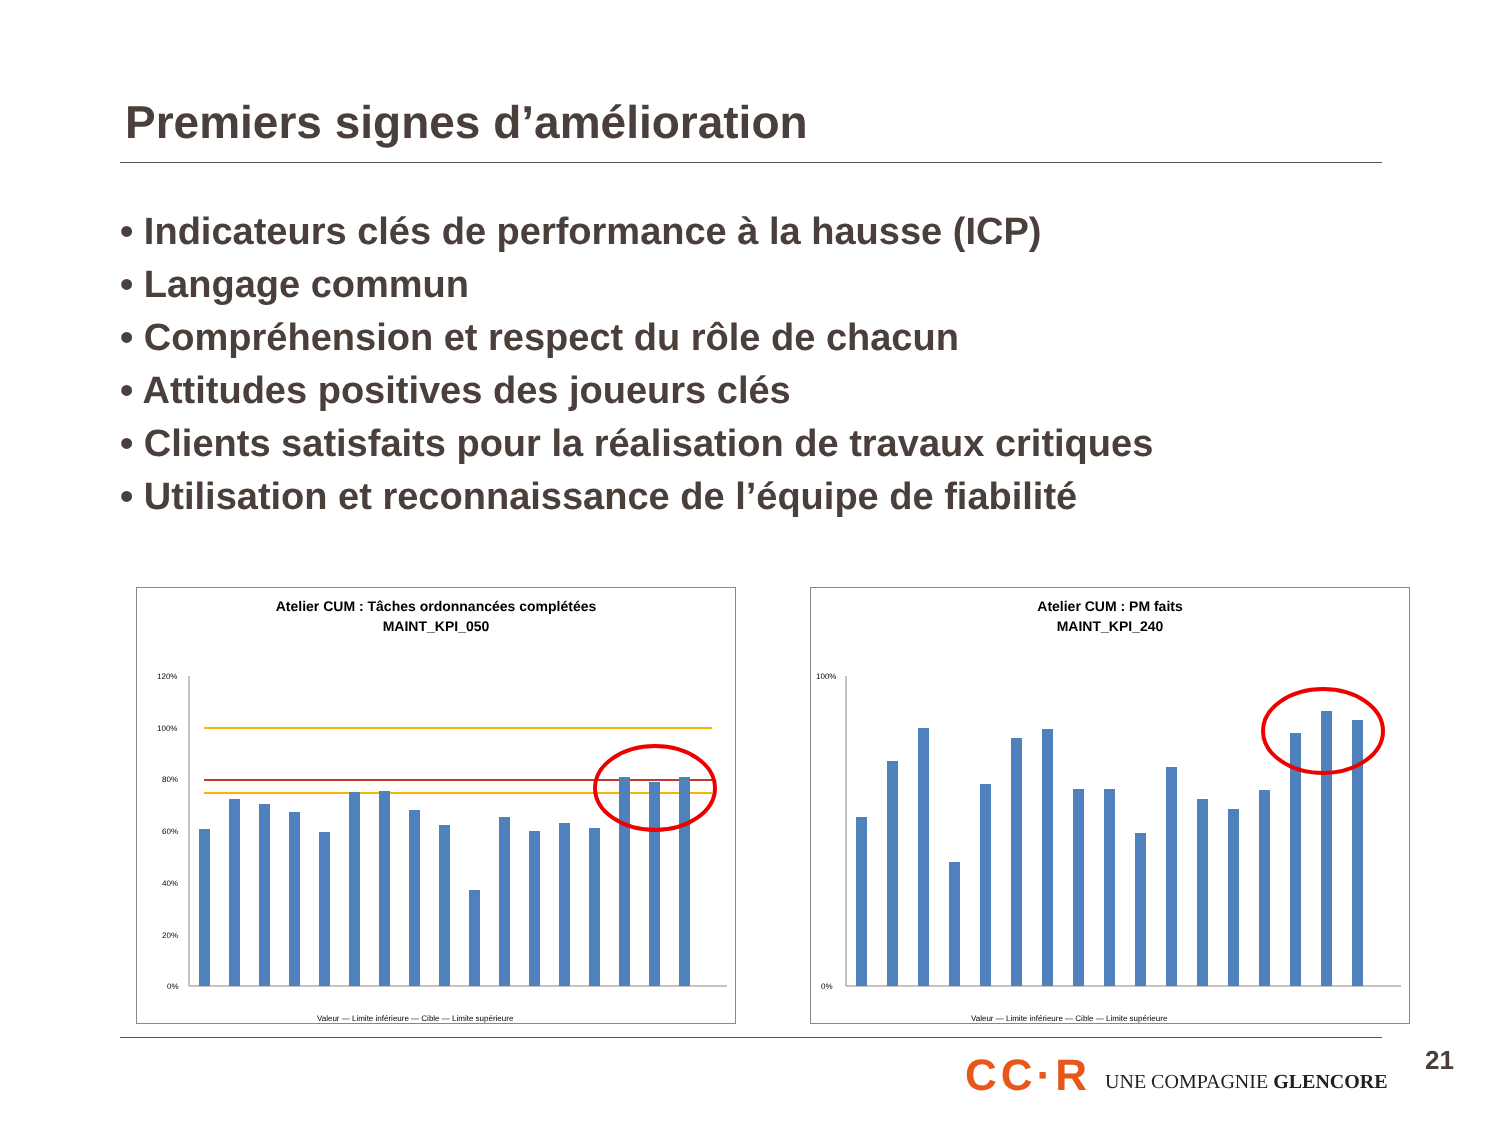Premiers signes d’amélioration
• Indicateurs clés de performance à la hausse (ICP)
• Langage commun
• Compréhension et respect du rôle de chacun
• Attitudes positives des joueurs clés
• Clients satisfaits pour la réalisation de travaux critiques
• Utilisation et reconnaissance de l’équipe de fiabilité
Atelier CUM : Tâches ordonnancées complétées
MAINT_KPI_050
120%
100%
80%
60%
40%
20%
0%
Valeur — Limite inférieure — Cible — Limite supérieure
Atelier CUM : PM faits
MAINT_KPI_240
100%
0%
Valeur — Limite inférieure — Cible — Limite supérieure
CC·R UNE COMPAGNIE GLENCORE
21